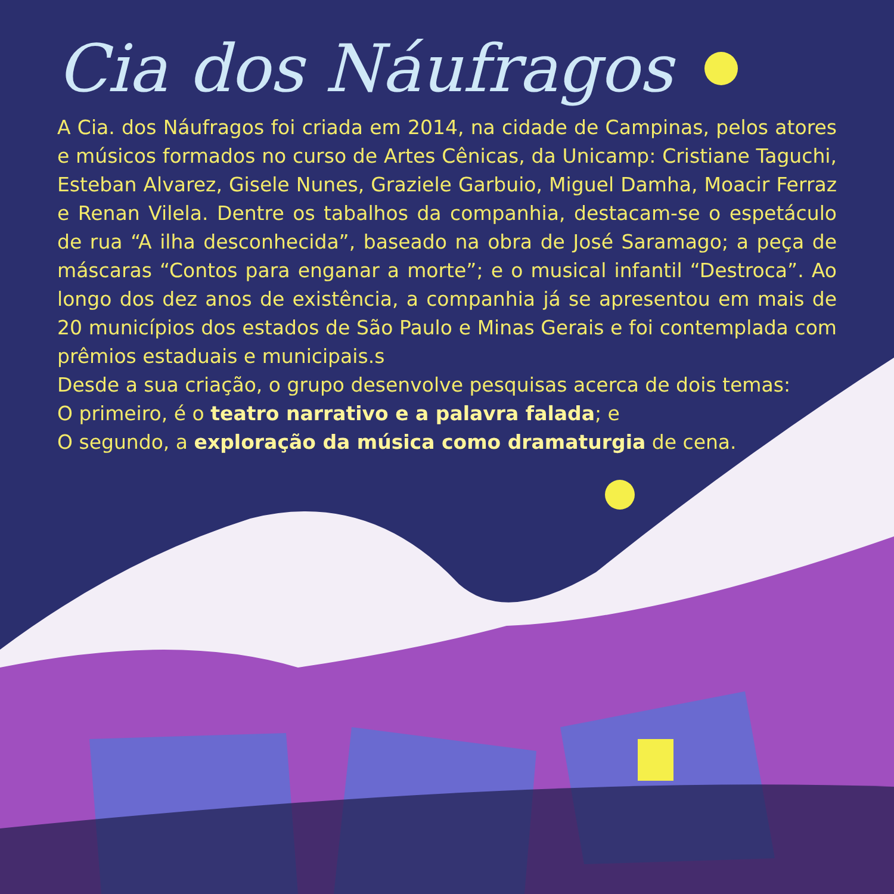Cia dos Náufragos
A Cia. dos Náufragos foi criada em 2014, na cidade de Campinas, pelos atores e músicos formados no curso de Artes Cênicas, da Unicamp: Cristiane Taguchi, Esteban Alvarez, Gisele Nunes, Graziele Garbuio, Miguel Damha, Moacir Ferraz e Renan Vilela. Dentre os tabalhos da companhia, destacam-se o espetáculo de rua “A ilha desconhecida”, baseado na obra de José Saramago; a peça de máscaras “Contos para enganar a morte”; e o musical infantil “Destroca”. Ao longo dos dez anos de existência, a companhia já se apresentou em mais de 20 municípios dos estados de São Paulo e Minas Gerais e foi contemplada com prêmios estaduais e municipais.s
Desde a sua criação, o grupo desenvolve pesquisas acerca de dois temas:
O primeiro, é o teatro narrativo e a palavra falada; e
O segundo, a exploração da música como dramaturgia de cena.